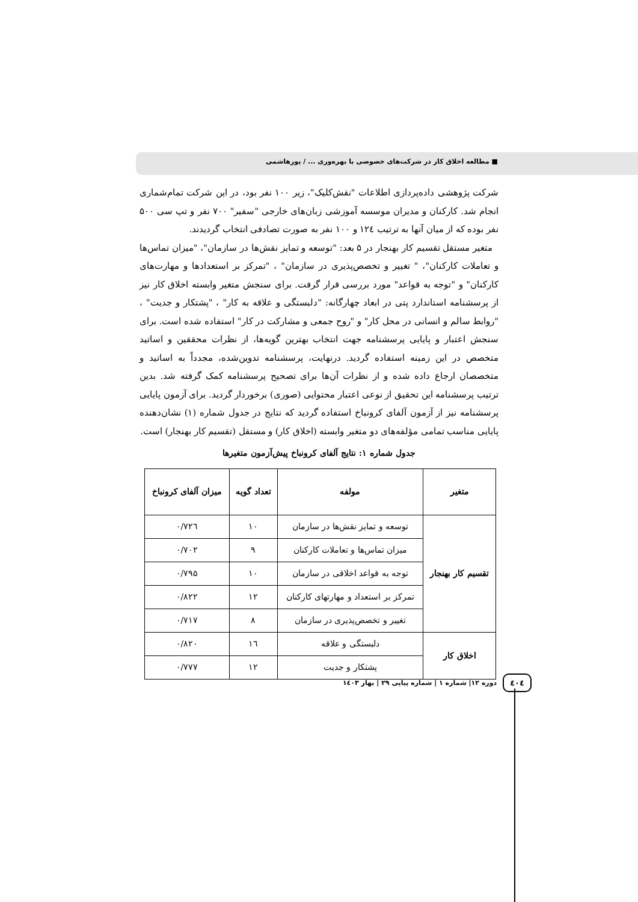■ مطالعه اخلاق کار در شرکت‌های خصوصی با بهره‌وری ... / پورهاشمی
شرکت پژوهشی داده‌پردازی اطلاعات "نقش‌کلیک"، زیر ۱۰۰ نفر بود، در این شرکت تمام‌شماری انجام شد. کارکنان و مدیران موسسه آموزشی زبان‌های خارجی "سفیر" ۷۰۰ نفر و تپ سی ۵۰۰ نفر بوده که از میان آنها به ترتیب ۱۲٤ و ۱۰۰ نفر به صورت تصادفی انتخاب گردیدند.
متغیر مستقل تقسیم کار بهنجار در ۵ بعد: "توسعه و تمایز نقش‌ها در سازمان"، "میزان تماس‌ها و تعاملات کارکنان"، " تغییر و تخصص‌پذیری در سازمان" ، "تمرکز بر استعدادها و مهارت‌های کارکنان" و "توجه به قواعد" مورد بررسی قرار گرفت. برای سنجش متغیر وابسته اخلاق کار نیز از پرسشنامه استاندارد پتی در ابعاد چهارگانه: "دلبستگی و علاقه به کار" ، "پشتکار و جدیت" ، "روابط سالم و انسانی در محل کار" و "روح جمعی و مشارکت در کار" استفاده شده است. برای سنجش اعتبار و پایایی پرسشنامه جهت انتخاب بهترین گویه‌ها، از نظرات محققین و اساتید متخصص در این زمینه استفاده گردید. درنهایت، پرسشنامه تدوین‌شده، مجدداً به اساتید و متخصصان ارجاع داده شده و از نظرات آن‌ها برای تصحیح پرسشنامه کمک گرفته شد. بدین ترتیب پرسشنامه این تحقیق از نوعی اعتبار محتوایی (صوری) برخوردار گردید. برای آزمون پایایی پرسشنامه نیز از آزمون آلفای کرونباخ استفاده گردید که نتایج در جدول شماره (۱) نشان‌دهنده پایایی مناسب تمامی مؤلفه‌های دو متغیر وابسته (اخلاق کار) و مستقل (تقسیم کار بهنجار) است.
جدول شماره ۱: نتایج آلفای کرونباخ پیش‌آزمون متغیرها
| متغیر | مولفه | تعداد گویه | میزان آلفای کرونباخ |
| --- | --- | --- | --- |
| تقسیم کار بهنجار | توسعه و تمایز نقش‌ها در سازمان | ۱۰ | ۰/۷۲٦ |
| | میزان تماس‌ها و تعاملات کارکنان | ۹ | ۰/۷۰۲ |
| | توجه به قواعد اخلاقی در سازمان | ۱۰ | ۰/۷۹۵ |
| | تمرکز بر استعداد و مهارتهای کارکنان | ۱۲ | ۰/۸۲۲ |
| | تغییر و تخصص‌پذیری در سازمان | ۸ | ۰/۷۱۷ |
| اخلاق کار | دلبستگی و علاقه | ۱٦ | ۰/۸۲۰ |
| | پشتکار و جدیت | ۱۲ | ۰/۷۷۷ |
٤۰٤ دوره ۱۲| شماره ۱ | شماره پیاپی ۲۹ | بهار ۱٤۰۳